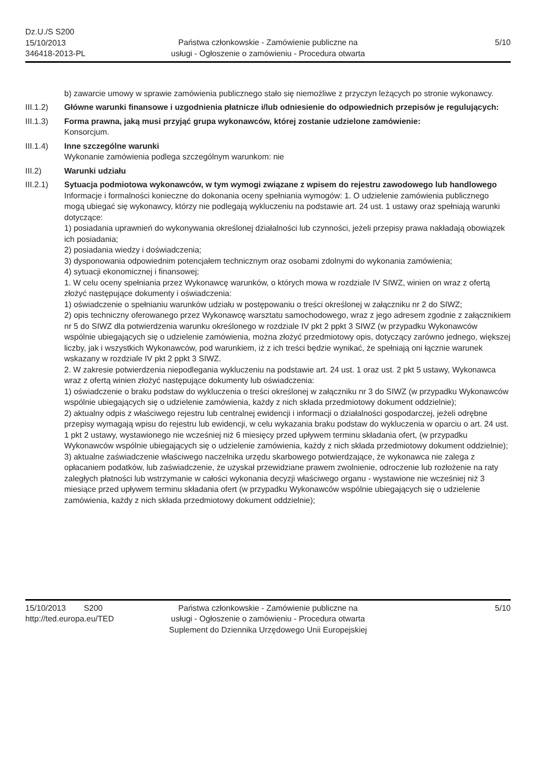Dz.U./S S200
15/10/2013
346418-2013-PL
Państwa członkowskie - Zamówienie publiczne na
usługi - Ogłoszenie o zamówieniu - Procedura otwarta
5/10
b) zawarcie umowy w sprawie zamówienia publicznego stało się niemożliwe z przyczyn leżących po stronie wykonawcy.
III.1.2) Główne warunki finansowe i uzgodnienia płatnicze i/lub odniesienie do odpowiednich przepisów je regulujących:
III.1.3) Forma prawna, jaką musi przyjąć grupa wykonawców, której zostanie udzielone zamówienie:
Konsorcjum.
III.1.4) Inne szczególne warunki
Wykonanie zamówienia podlega szczególnym warunkom: nie
III.2) Warunki udziału
III.2.1) Sytuacja podmiotowa wykonawców, w tym wymogi związane z wpisem do rejestru zawodowego lub handlowego
Informacje i formalności konieczne do dokonania oceny spełniania wymogów: 1. O udzielenie zamówienia publicznego mogą ubiegać się wykonawcy, którzy nie podlegają wykluczeniu na podstawie art. 24 ust. 1 ustawy oraz spełniają warunki dotyczące:
1) posiadania uprawnień do wykonywania określonej działalności lub czynności, jeżeli przepisy prawa nakładają obowiązek ich posiadania;
2) posiadania wiedzy i doświadczenia;
3) dysponowania odpowiednim potencjałem technicznym oraz osobami zdolnymi do wykonania zamówienia;
4) sytuacji ekonomicznej i finansowej;
1. W celu oceny spełniania przez Wykonawcę warunków, o których mowa w rozdziale IV SIWZ, winien on wraz z ofertą złożyć następujące dokumenty i oświadczenia:
1) oświadczenie o spełnianiu warunków udziału w postępowaniu o treści określonej w załączniku nr 2 do SIWZ;
2) opis techniczny oferowanego przez Wykonawcę warsztatu samochodowego, wraz z jego adresem zgodnie z załącznikiem nr 5 do SIWZ dla potwierdzenia warunku określonego w rozdziale IV pkt 2 ppkt 3 SIWZ (w przypadku Wykonawców wspólnie ubiegających się o udzielenie zamówienia, można złożyć przedmiotowy opis, dotyczący zarówno jednego, większej liczby, jak i wszystkich Wykonawców, pod warunkiem, iż z ich treści będzie wynikać, że spełniają oni łącznie warunek wskazany w rozdziale IV pkt 2 ppkt 3 SIWZ.
2. W zakresie potwierdzenia niepodlegania wykluczeniu na podstawie art. 24 ust. 1 oraz ust. 2 pkt 5 ustawy, Wykonawca wraz z ofertą winien złożyć następujące dokumenty lub oświadczenia:
1) oświadczenie o braku podstaw do wykluczenia o treści określonej w załączniku nr 3 do SIWZ (w przypadku Wykonawców wspólnie ubiegających się o udzielenie zamówienia, każdy z nich składa przedmiotowy dokument oddzielnie);
2) aktualny odpis z właściwego rejestru lub centralnej ewidencji i informacji o działalności gospodarczej, jeżeli odrębne przepisy wymagają wpisu do rejestru lub ewidencji, w celu wykazania braku podstaw do wykluczenia w oparciu o art. 24 ust. 1 pkt 2 ustawy, wystawionego nie wcześniej niż 6 miesięcy przed upływem terminu składania ofert, (w przypadku Wykonawców wspólnie ubiegających się o udzielenie zamówienia, każdy z nich składa przedmiotowy dokument oddzielnie);
3) aktualne zaświadczenie właściwego naczelnika urzędu skarbowego potwierdzające, że wykonawca nie zalega z opłacaniem podatków, lub zaświadczenie, że uzyskał przewidziane prawem zwolnienie, odroczenie lub rozłożenie na raty zaległych płatności lub wstrzymanie w całości wykonania decyzji właściwego organu - wystawione nie wcześniej niż 3 miesiące przed upływem terminu składania ofert (w przypadku Wykonawców wspólnie ubiegających się o udzielenie zamówienia, każdy z nich składa przedmiotowy dokument oddzielnie);
15/10/2013 S200
http://ted.europa.eu/TED
Państwa członkowskie - Zamówienie publiczne na
usługi - Ogłoszenie o zamówieniu - Procedura otwarta
Suplement do Dziennika Urzędowego Unii Europejskiej
5/10